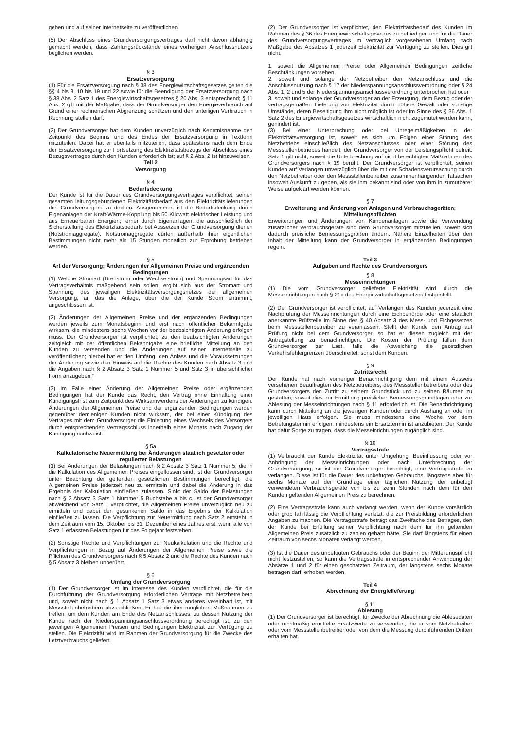geben und auf seiner Internetseite zu veröffentlichen.
(5) Der Abschluss eines Grundversorgungsvertrages darf nicht davon abhängig gemacht werden, dass Zahlungsrückstände eines vorherigen Anschlussnutzers beglichen werden.
§ 3
Ersatzversorgung
(1) Für die Ersatzversorgung nach § 38 des Energiewirtschaftsgesetzes gelten die §§ 4 bis 8, 10 bis 19 und 22 sowie für die Beendigung der Ersatzversorgung nach § 38 Abs. 2 Satz 1 des Energiewirtschaftsgesetzes § 20 Abs. 3 entsprechend; § 11 Abs. 2 gilt mit der Maßgabe, dass der Grundversorger den Energieverbrauch auf Grund einer rechnerischen Abgrenzung schätzen und den anteiligen Verbrauch in Rechnung stellen darf.
(2) Der Grundversorger hat dem Kunden unverzüglich nach Kenntnisnahme den Zeitpunkt des Beginns und des Endes der Ersatzversorgung in Textform mitzuteilen. Dabei hat er ebenfalls mitzuteilen, dass spätestens nach dem Ende der Ersatzversorgung zur Fortsetzung des Elektrizitätsbezugs der Abschluss eines Bezugsvertrages durch den Kunden erforderlich ist; auf § 2 Abs. 2 ist hinzuweisen.
Teil 2
Versorgung
§ 4
Bedarfsdeckung
Der Kunde ist für die Dauer des Grundversorgungsvertrages verpflichtet, seinen gesamten leitungsgebundenen Elektrizitätsbedarf aus den Elektrizitätslieferungen des Grundversorgers zu decken. Ausgenommen ist die Bedarfsdeckung durch Eigenanlagen der Kraft-Wärme-Kopplung bis 50 Kilowatt elektrischer Leistung und aus Erneuerbaren Energien; ferner durch Eigenanlagen, die ausschließlich der Sicherstellung des Elektrizitätsbedarfs bei Aussetzen der Grundversorgung dienen (Notstromaggregate). Notstromaggregate dürfen außerhalb ihrer eigentlichen Bestimmungen nicht mehr als 15 Stunden monatlich zur Erprobung betrieben werden.
§ 5
Art der Versorgung; Änderungen der Allgemeinen Preise und ergänzenden Bedingungen
(1) Welche Stromart (Drehstrom oder Wechselstrom) und Spannungsart für das Vertragsverhältnis maßgebend sein sollen, ergibt sich aus der Stromart und Spannung des jeweiligen Elektrizitätsversorgungsnetzes der allgemeinen Versorgung, an das die Anlage, über die der Kunde Strom entnimmt, angeschlossen ist.
(2) Änderungen der Allgemeinen Preise und der ergänzenden Bedingungen werden jeweils zum Monatsbeginn und erst nach öffentlicher Bekanntgabe wirksam, die mindestens sechs Wochen vor der beabsichtigten Änderung erfolgen muss. Der Grundversorger ist verpflichtet, zu den beabsichtigten Änderungen zeitgleich mit der öffentlichen Bekanntgabe eine briefliche Mitteilung an den Kunden zu versenden und die Änderungen auf seiner Internetseite zu veröffentlichen; hierbei hat er den Umfang, den Anlass und die Voraussetzungen der Änderung sowie den Hinweis auf die Rechte des Kunden nach Absatz 3 und die Angaben nach § 2 Absatz 3 Satz 1 Nummer 5 und Satz 3 in übersichtlicher Form anzugeben.“
(3) Im Falle einer Änderung der Allgemeinen Preise oder ergänzenden Bedingungen hat der Kunde das Recht, den Vertrag ohne Einhaltung einer Kündigungsfrist zum Zeitpunkt des Wirksamwerdens der Änderungen zu kündigen. Änderungen der Allgemeinen Preise und der ergänzenden Bedingungen werden gegenüber demjenigen Kunden nicht wirksam, der bei einer Kündigung des Vertrages mit dem Grundversorger die Einleitung eines Wechsels des Versorgers durch entsprechenden Vertragsschluss innerhalb eines Monats nach Zugang der Kündigung nachweist.
§ 5a
Kalkulatorische Neuermittlung bei Änderungen staatlich gesetzter oder regulierter Belastungen
(1) Bei Änderungen der Belastungen nach § 2 Absatz 3 Satz 1 Nummer 5, die in die Kalkulation des Allgemeinen Preises eingeflossen sind, ist der Grundversorger unter Beachtung der geltenden gesetzlichen Bestimmungen berechtigt, die Allgemeinen Preise jederzeit neu zu ermitteln und dabei die Änderung in das Ergebnis der Kalkulation einfließen zulassen. Sinkt der Saldo der Belastungen nach § 2 Absatz 3 Satz 1 Nummer 5 Buchstabe a bis c, ist der Grundversorger abweichend von Satz 1 verpflichtet, die Allgemeinen Preise unverzüglich neu zu ermitteln und dabei den gesunkenen Saldo in das Ergebnis der Kalkulation einfließen zu lassen. Die Verpflichtung zur Neuermittlung nach Satz 2 entsteht in dem Zeitraum vom 15. Oktober bis 31. Dezember eines Jahres erst, wenn alle von Satz 1 erfassten Belastungen für das Folgejahr feststehen.
(2) Sonstige Rechte und Verpflichtungen zur Neukalkulation und die Rechte und Verpflichtungen in Bezug auf Änderungen der Allgemeinen Preise sowie die Pflichten des Grundversorgers nach § 5 Absatz 2 und die Rechte des Kunden nach § 5 Absatz 3 bleiben unberührt.
§ 6
Umfang der Grundversorgung
(1) Der Grundversorger ist im Interesse des Kunden verpflichtet, die für die Durchführung der Grundversorgung erforderlichen Verträge mit Netzbetreibern und, soweit nicht nach § 1 Absatz 1 Satz 3 etwas anderes vereinbart ist, mit Messstellenbetreibern abzuschließen. Er hat die ihm möglichen Maßnahmen zu treffen, um dem Kunden am Ende des Netzanschlusses, zu dessen Nutzung der Kunde nach der Niederspannungsanschlussverordnung berechtigt ist, zu den jeweiligen Allgemeinen Preisen und Bedingungen Elektrizität zur Verfügung zu stellen. Die Elektrizität wird im Rahmen der Grundversorgung für die Zwecke des Letztverbrauchs geliefert.
(2) Der Grundversorger ist verpflichtet, den Elektrizitätsbedarf des Kunden im Rahmen des § 36 des Energiewirtschaftsgesetzes zu befriedigen und für die Dauer des Grundversorgungsvertrages im vertraglich vorgesehenen Umfang nach Maßgabe des Absatzes 1 jederzeit Elektrizität zur Verfügung zu stellen. Dies gilt nicht,
1. soweit die Allgemeinen Preise oder Allgemeinen Bedingungen zeitliche Beschränkungen vorsehen,
2. soweit und solange der Netzbetreiber den Netzanschluss und die Anschlussnutzung nach § 17 der Niederspannungsanschlussverordnung oder § 24 Abs. 1, 2 und 5 der Niederspannungsanschlussverordnung unterbrochen hat oder
3. soweit und solange der Grundversorger an der Erzeugung, dem Bezug oder der vertragsgemäßen Lieferung von Elektrizität durch höhere Gewalt oder sonstige Umstände, deren Beseitigung ihm nicht möglich ist oder im Sinne des § 36 Abs. 1 Satz 2 des Energiewirtschaftsgesetzes wirtschaftlich nicht zugemutet werden kann, gehindert ist.
(3) Bei einer Unterbrechung oder bei Unregelmäßigkeiten in der Elektrizitätsversorgung ist, soweit es sich um Folgen einer Störung des Netzbetriebs einschließlich des Netzanschlusses oder einer Störung des Messstellenbetriebes handelt, der Grundversorger von der Leistungspflicht befreit. Satz 1 gilt nicht, soweit die Unterbrechung auf nicht berechtigten Maßnahmen des Grundversorgers nach § 19 beruht. Der Grundversorger ist verpflichtet, seinen Kunden auf Verlangen unverzüglich über die mit der Schadensverursachung durch den Netzbetreiber oder den Messstellenbetreiber zusammenhängenden Tatsachen insoweit Auskunft zu geben, als sie ihm bekannt sind oder von ihm in zumutbarer Weise aufgeklärt werden können.
§ 7
Erweiterung und Änderung von Anlagen und Verbrauchsgeräten; Mitteilungspflichten
Erweiterungen und Änderungen von Kundenanlagen sowie die Verwendung zusätzlicher Verbrauchsgeräte sind dem Grundversorger mitzuteilen, soweit sich dadurch preisliche Bemessungsgrößen ändern. Nähere Einzelheiten über den Inhalt der Mitteilung kann der Grundversorger in ergänzenden Bedingungen regeln.
Teil 3
Aufgaben und Rechte des Grundversorgers
§ 8
Messeinrichtungen
(1) Die vom Grundversorger gelieferte Elektrizität wird durch die Messeinrichtungen nach § 21b des Energiewirtschaftsgesetzes festgestellt.
(2) Der Grundversorger ist verpflichtet, auf Verlangen des Kunden jederzeit eine Nachprüfung der Messeinrichtungen durch eine Eichbehörde oder eine staatlich anerkannte Prüfstelle im Sinne des § 40 Absatz 3 des Mess- und Eichgesetzes beim Messstellenbetreiber zu veranlassen. Stellt der Kunde den Antrag auf Prüfung nicht bei dem Grundversorger, so hat er diesen zugleich mit der Antragstellung zu benachrichtigen. Die Kosten der Prüfung fallen dem Grundversorger zur Last, falls die Abweichung die gesetzlichen Verkehrsfehlergrenzen überschreitet, sonst dem Kunden.
§ 9
Zutrittsrecht
Der Kunde hat nach vorheriger Benachrichtigung dem mit einem Ausweis versehenen Beauftragten des Netzbetreibers, des Messstellenbetreibers oder des Grundversorgers den Zutritt zu seinem Grundstück und zu seinen Räumen zu gestatten, soweit dies zur Ermittlung preislicher Bemessungsgrundlagen oder zur Ablesung der Messeinrichtungen nach § 11 erforderlich ist. Die Benachrichtigung kann durch Mitteilung an die jeweiligen Kunden oder durch Aushang an oder im jeweiligen Haus erfolgen. Sie muss mindestens eine Woche vor dem Betretungstermin erfolgen; mindestens ein Ersatztermin ist anzubieten. Der Kunde hat dafür Sorge zu tragen, dass die Messeinrichtungen zugänglich sind.
§ 10
Vertragsstrafe
(1) Verbraucht der Kunde Elektrizität unter Umgehung, Beeinflussung oder vor Anbringung der Messeinrichtungen oder nach Unterbrechung der Grundversorgung, so ist der Grundversorger berechtigt, eine Vertragsstrafe zu verlangen. Diese ist für die Dauer des unbefugten Gebrauchs, längstens aber für sechs Monate auf der Grundlage einer täglichen Nutzung der unbefugt verwendeten Verbrauchsgeräte von bis zu zehn Stunden nach dem für den Kunden geltenden Allgemeinen Preis zu berechnen.
(2) Eine Vertragsstrafe kann auch verlangt werden, wenn der Kunde vorsätzlich oder grob fahrlässig die Verpflichtung verletzt, die zur Preisbildung erforderlichen Angaben zu machen. Die Vertragsstrafe beträgt das Zweifache des Betrages, den der Kunde bei Erfüllung seiner Verpflichtung nach dem für ihn geltenden Allgemeinen Preis zusätzlich zu zahlen gehabt hätte. Sie darf längstens für einen Zeitraum von sechs Monaten verlangt werden.
(3) Ist die Dauer des unbefugten Gebrauchs oder der Beginn der Mitteilungspflicht nicht festzustellen, so kann die Vertragsstrafe in entsprechender Anwendung der Absätze 1 und 2 für einen geschätzten Zeitraum, der längstens sechs Monate betragen darf, erhoben werden.
Teil 4
Abrechnung der Energielieferung
§ 11
Ablesung
(1) Der Grundversorger ist berechtigt, für Zwecke der Abrechnung die Ablesedaten oder rechtmäßig ermittelte Ersatzwerte zu verwenden, die er vom Netzbetreiber oder vom Messstellenbetreiber oder von dem die Messung durchführenden Dritten erhalten hat.